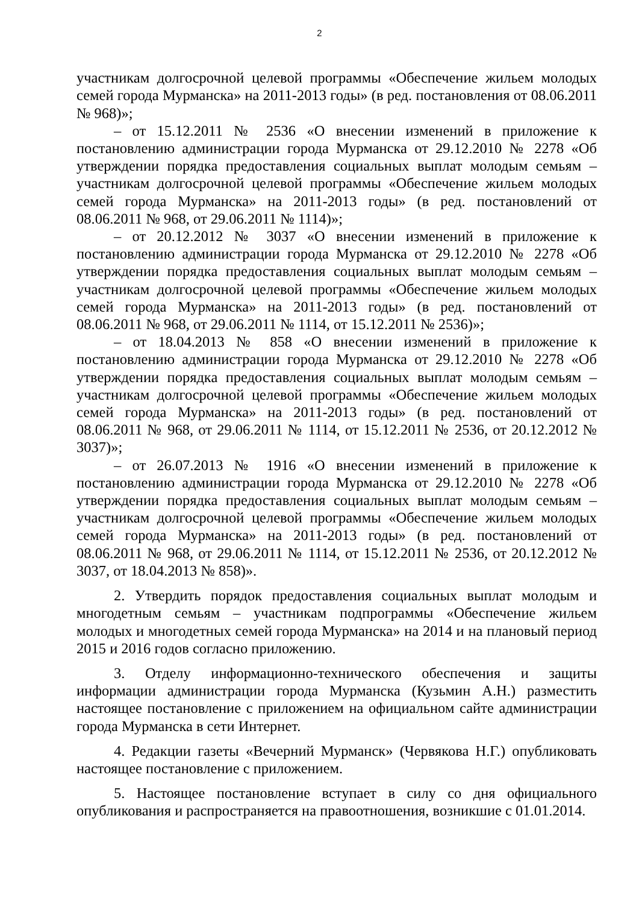2
участникам долгосрочной целевой программы «Обеспечение жильем молодых семей города Мурманска» на 2011-2013 годы» (в ред. постановления от 08.06.2011 № 968)»;
– от 15.12.2011 № 2536 «О внесении изменений в приложение к постановлению администрации города Мурманска от 29.12.2010 № 2278 «Об утверждении порядка предоставления социальных выплат молодым семьям – участникам долгосрочной целевой программы «Обеспечение жильем молодых семей города Мурманска» на 2011-2013 годы» (в ред. постановлений от 08.06.2011 № 968, от 29.06.2011 № 1114)»;
– от 20.12.2012 № 3037 «О внесении изменений в приложение к постановлению администрации города Мурманска от 29.12.2010 № 2278 «Об утверждении порядка предоставления социальных выплат молодым семьям – участникам долгосрочной целевой программы «Обеспечение жильем молодых семей города Мурманска» на 2011-2013 годы» (в ред. постановлений от 08.06.2011 № 968, от 29.06.2011 № 1114, от 15.12.2011 № 2536)»;
– от 18.04.2013 № 858 «О внесении изменений в приложение к постановлению администрации города Мурманска от 29.12.2010 № 2278 «Об утверждении порядка предоставления социальных выплат молодым семьям – участникам долгосрочной целевой программы «Обеспечение жильем молодых семей города Мурманска» на 2011-2013 годы» (в ред. постановлений от 08.06.2011 № 968, от 29.06.2011 № 1114, от 15.12.2011 № 2536, от 20.12.2012 № 3037)»;
– от 26.07.2013 № 1916 «О внесении изменений в приложение к постановлению администрации города Мурманска от 29.12.2010 № 2278 «Об утверждении порядка предоставления социальных выплат молодым семьям – участникам долгосрочной целевой программы «Обеспечение жильем молодых семей города Мурманска» на 2011-2013 годы» (в ред. постановлений от 08.06.2011 № 968, от 29.06.2011 № 1114, от 15.12.2011 № 2536, от 20.12.2012 № 3037, от 18.04.2013 № 858)».
2. Утвердить порядок предоставления социальных выплат молодым и многодетным семьям – участникам подпрограммы «Обеспечение жильем молодых и многодетных семей города Мурманска» на 2014 и на плановый период 2015 и 2016 годов согласно приложению.
3. Отделу информационно-технического обеспечения и защиты информации администрации города Мурманска (Кузьмин А.Н.) разместить настоящее постановление с приложением на официальном сайте администрации города Мурманска в сети Интернет.
4. Редакции газеты «Вечерний Мурманск» (Червякова Н.Г.) опубликовать настоящее постановление с приложением.
5. Настоящее постановление вступает в силу со дня официального опубликования и распространяется на правоотношения, возникшие с 01.01.2014.